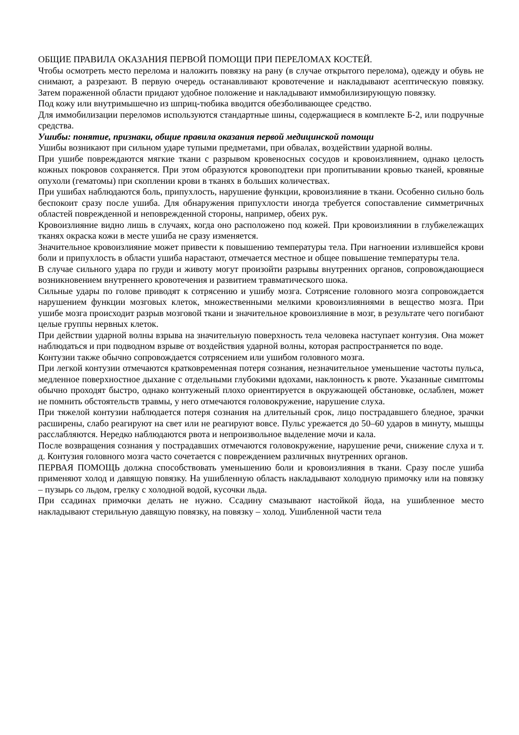ОБЩИЕ ПРАВИЛА ОКАЗАНИЯ ПЕРВОЙ ПОМОЩИ ПРИ ПЕРЕЛОМАХ КОСТЕЙ.
Чтобы осмотреть место перелома и наложить повязку на рану (в случае открытого перелома), одежду и обувь не снимают, а разрезают. В первую очередь останавливают кровотечение и накладывают асептическую повязку. Затем пораженной области придают удобное положение и накладывают иммобилизирующую повязку.
Под кожу или внутримышечно из шприц-тюбика вводится обезболивающее средство.
Для иммобилизации переломов используются стандартные шины, содержащиеся в комплекте Б-2, или подручные средства.
Ушибы: понятие, признаки, общие правила оказания первой медицинской помощи
Ушибы возникают при сильном ударе тупыми предметами, при обвалах, воздействии ударной волны.
При ушибе повреждаются мягкие ткани с разрывом кровеносных сосудов и кровоизлиянием, однако целость кожных покровов сохраняется. При этом образуются кровоподтеки при пропитывании кровью тканей, кровяные опухоли (гематомы) при скоплении крови в тканях в больших количествах.
При ушибах наблюдаются боль, припухлость, нарушение функции, кровоизлияние в ткани. Особенно сильно боль беспокоит сразу после ушиба. Для обнаружения припухлости иногда требуется сопоставление симметричных областей поврежденной и неповрежденной стороны, например, обеих рук.
Кровоизлияние видно лишь в случаях, когда оно расположено под кожей. При кровоизлиянии в глубжележащих тканях окраска кожи в месте ушиба не сразу изменяется.
Значительное кровоизлияние может привести к повышению температуры тела. При нагноении излившейся крови боли и припухлость в области ушиба нарастают, отмечается местное и общее повышение температуры тела.
В случае сильного удара по груди и животу могут произойти разрывы внутренних органов, сопровождающиеся возникновением внутреннего кровотечения и развитием травматического шока.
Сильные удары по голове приводят к сотрясению и ушибу мозга. Сотрясение головного мозга сопровождается нарушением функции мозговых клеток, множественными мелкими кровоизлияниями в вещество мозга. При ушибе мозга происходит разрыв мозговой ткани и значительное кровоизлияние в мозг, в результате чего погибают целые группы нервных клеток.
При действии ударной волны взрыва на значительную поверхность тела человека наступает контузия. Она может наблюдаться и при подводном взрыве от воздействия ударной волны, которая распространяется по воде.
Контузии также обычно сопровождается сотрясением или ушибом головного мозга.
При легкой контузии отмечаются кратковременная потеря сознания, незначительное уменьшение частоты пульса, медленное поверхностное дыхание с отдельными глубокими вдохами, наклонность к рвоте. Указанные симптомы обычно проходят быстро, однако контуженый плохо ориентируется в окружающей обстановке, ослаблен, может не помнить обстоятельств травмы, у него отмечаются головокружение, нарушение слуха.
При тяжелой контузии наблюдается потеря сознания на длительный срок, лицо пострадавшего бледное, зрачки расширены, слабо реагируют на свет или не реагируют вовсе. Пульс урежается до 50–60 ударов в минуту, мышцы расслабляются. Нередко наблюдаются рвота и непроизвольное выделение мочи и кала.
После возвращения сознания у пострадавших отмечаются головокружение, нарушение речи, снижение слуха и т. д. Контузия головного мозга часто сочетается с повреждением различных внутренних органов.
ПЕРВАЯ ПОМОЩЬ должна способствовать уменьшению боли и кровоизлияния в ткани. Сразу после ушиба применяют холод и давящую повязку. На ушибленную область накладывают холодную примочку или на повязку – пузырь со льдом, грелку с холодной водой, кусочки льда.
При ссадинах примочки делать не нужно. Ссадину смазывают настойкой йода, на ушибленное место накладывают стерильную давящую повязку, на повязку – холод. Ушибленной части тела